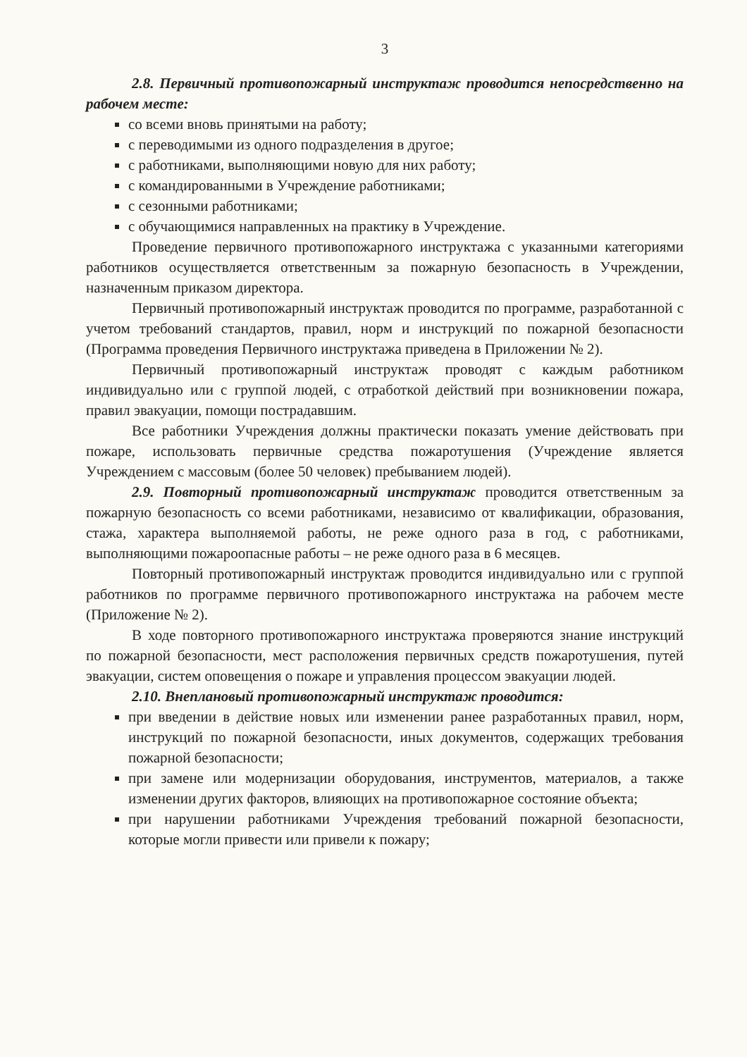3
2.8. Первичный противопожарный инструктаж проводится непосредственно на рабочем месте:
со всеми вновь принятыми на работу;
с переводимыми из одного подразделения в другое;
с работниками, выполняющими новую для них работу;
с командированными в Учреждение работниками;
с сезонными работниками;
с обучающимися направленных на практику в Учреждение.
Проведение первичного противопожарного инструктажа с указанными категориями работников осуществляется ответственным за пожарную безопасность в Учреждении, назначенным приказом директора.
Первичный противопожарный инструктаж проводится по программе, разработанной с учетом требований стандартов, правил, норм и инструкций по пожарной безопасности (Программа проведения Первичного инструктажа приведена в Приложении № 2).
Первичный противопожарный инструктаж проводят с каждым работником индивидуально или с группой людей, с отработкой действий при возникновении пожара, правил эвакуации, помощи пострадавшим.
Все работники Учреждения должны практически показать умение действовать при пожаре, использовать первичные средства пожаротушения (Учреждение является Учреждением с массовым (более 50 человек) пребыванием людей).
2.9. Повторный противопожарный инструктаж проводится ответственным за пожарную безопасность со всеми работниками, независимо от квалификации, образования, стажа, характера выполняемой работы, не реже одного раза в год, с работниками, выполняющими пожароопасные работы – не реже одного раза в 6 месяцев.
Повторный противопожарный инструктаж проводится индивидуально или с группой работников по программе первичного противопожарного инструктажа на рабочем месте (Приложение № 2).
В ходе повторного противопожарного инструктажа проверяются знание инструкций по пожарной безопасности, мест расположения первичных средств пожаротушения, путей эвакуации, систем оповещения о пожаре и управления процессом эвакуации людей.
2.10. Внеплановый противопожарный инструктаж проводится:
при введении в действие новых или изменении ранее разработанных правил, норм, инструкций по пожарной безопасности, иных документов, содержащих требования пожарной безопасности;
при замене или модернизации оборудования, инструментов, материалов, а также изменении других факторов, влияющих на противопожарное состояние объекта;
при нарушении работниками Учреждения требований пожарной безопасности, которые могли привести или привели к пожару;